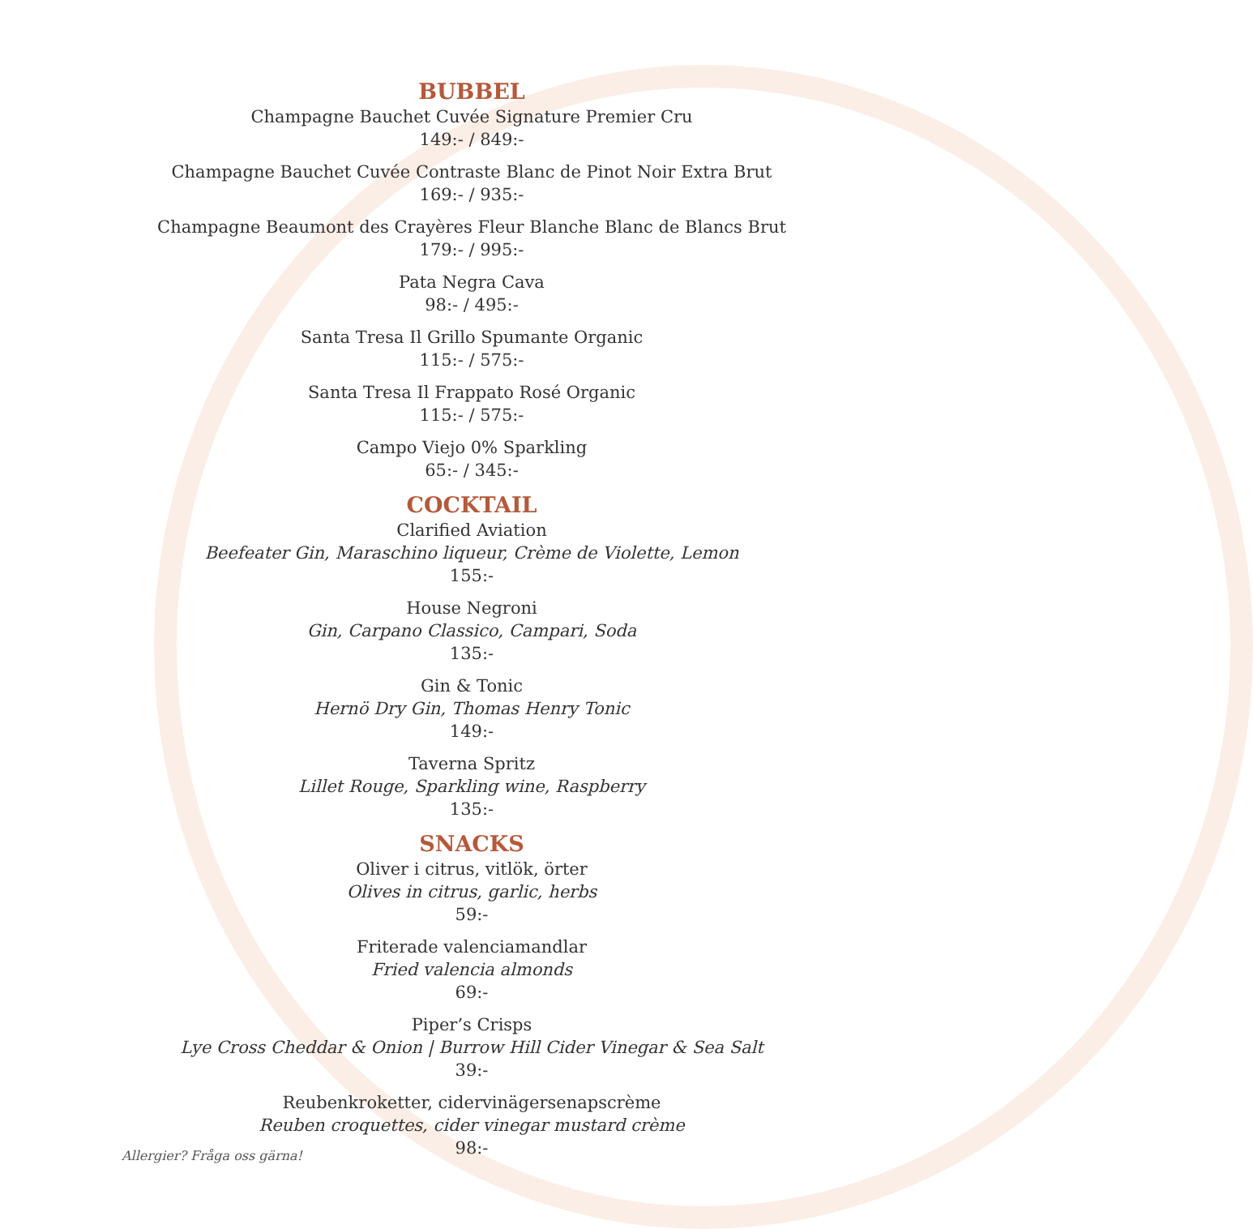BUBBEL
Champagne Bauchet Cuvée Signature Premier Cru
149:- / 849:-
Champagne Bauchet Cuvée Contraste Blanc de Pinot Noir Extra Brut
169:- / 935:-
Champagne Beaumont des Crayères Fleur Blanche Blanc de Blancs Brut
179:- / 995:-
Pata Negra Cava
98:- / 495:-
Santa Tresa Il Grillo Spumante Organic
115:- / 575:-
Santa Tresa Il Frappato Rosé Organic
115:- / 575:-
Campo Viejo 0% Sparkling
65:- / 345:-
COCKTAIL
Clarified Aviation
Beefeater Gin, Maraschino liqueur, Crème de Violette, Lemon
155:-
House Negroni
Gin, Carpano Classico, Campari, Soda
135:-
Gin & Tonic
Hernö Dry Gin, Thomas Henry Tonic
149:-
Taverna Spritz
Lillet Rouge, Sparkling wine, Raspberry
135:-
SNACKS
Oliver i citrus, vitlök, örter
Olives in citrus, garlic, herbs
59:-
Friterade valenciamandlar
Fried valencia almonds
69:-
Piper’s Crisps
Lye Cross Cheddar & Onion | Burrow Hill Cider Vinegar & Sea Salt
39:-
Reubenkroketter, cidervinägersenapscrème
Reuben croquettes, cider vinegar mustard crème
98:-
Allergier? Fråga oss gärna!